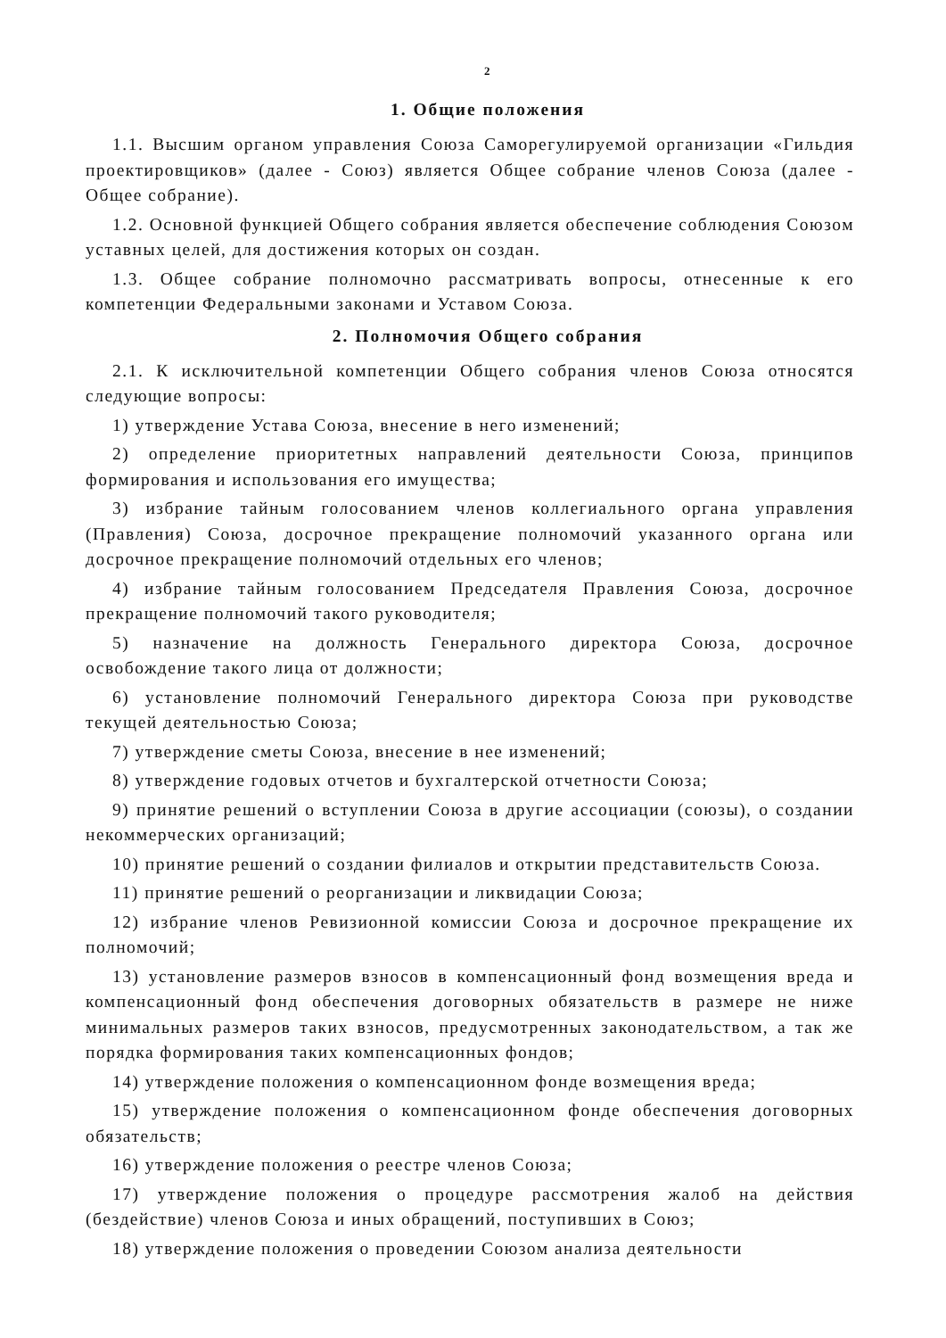2
1. Общие положения
1.1. Высшим органом управления Союза Саморегулируемой организации «Гильдия проектировщиков» (далее - Союз) является Общее собрание членов Союза (далее - Общее собрание).
1.2. Основной функцией Общего собрания является обеспечение соблюдения Союзом уставных целей, для достижения которых он создан.
1.3. Общее собрание полномочно рассматривать вопросы, отнесенные к его компетенции Федеральными законами и Уставом Союза.
2. Полномочия Общего собрания
2.1. К исключительной компетенции Общего собрания членов Союза относятся следующие вопросы:
1) утверждение Устава Союза, внесение в него изменений;
2) определение приоритетных направлений деятельности Союза, принципов формирования и использования его имущества;
3) избрание тайным голосованием членов коллегиального органа управления (Правления) Союза, досрочное прекращение полномочий указанного органа или досрочное прекращение полномочий отдельных его членов;
4) избрание тайным голосованием Председателя Правления Союза, досрочное прекращение полномочий такого руководителя;
5) назначение на должность Генерального директора Союза, досрочное освобождение такого лица от должности;
6) установление полномочий Генерального директора Союза при руководстве текущей деятельностью Союза;
7) утверждение сметы Союза, внесение в нее изменений;
8) утверждение годовых отчетов и бухгалтерской отчетности Союза;
9) принятие решений о вступлении Союза в другие ассоциации (союзы), о создании некоммерческих организаций;
10) принятие решений о создании филиалов и открытии представительств Союза.
11) принятие решений о реорганизации и ликвидации Союза;
12) избрание членов Ревизионной комиссии Союза и досрочное прекращение их полномочий;
13) установление размеров взносов в компенсационный фонд возмещения вреда и компенсационный фонд обеспечения договорных обязательств в размере не ниже минимальных размеров таких взносов, предусмотренных законодательством, а так же порядка формирования таких компенсационных фондов;
14) утверждение положения о компенсационном фонде возмещения вреда;
15) утверждение положения о компенсационном фонде обеспечения договорных обязательств;
16) утверждение положения о реестре членов Союза;
17) утверждение положения о процедуре рассмотрения жалоб на действия (бездействие) членов Союза и иных обращений, поступивших в Союз;
18) утверждение положения о проведении Союзом анализа деятельности